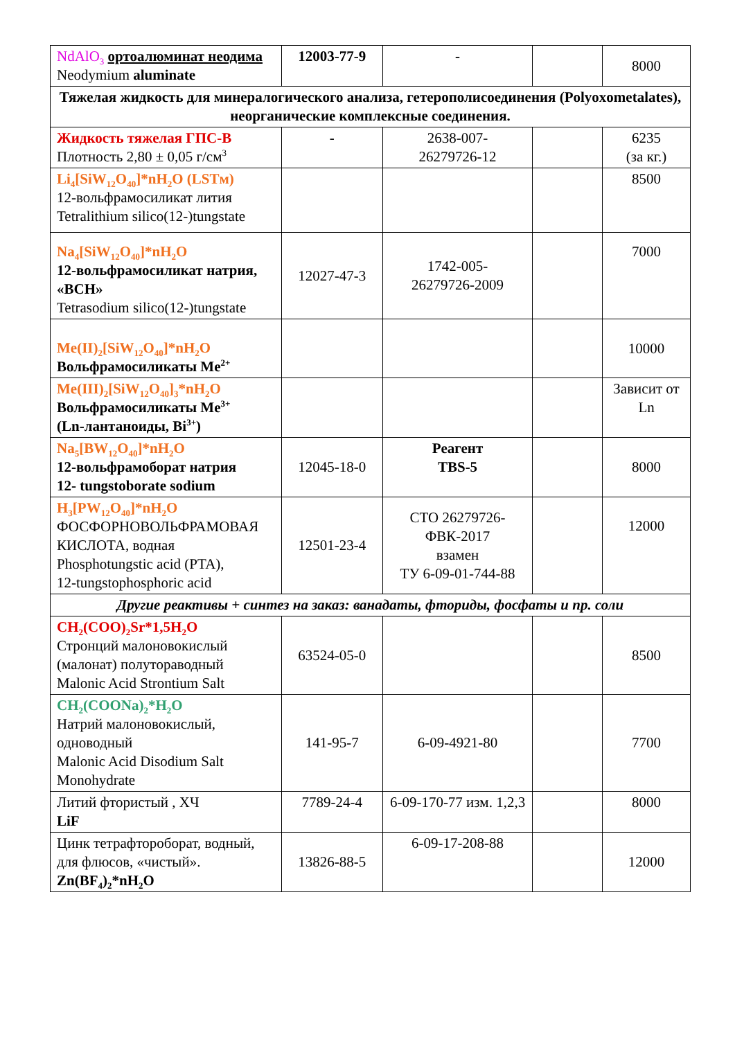| NdAlO<sub>3</sub> ортоалюминат неодима Neodymium aluminate | 12003-77-9 | - | | 8000 |
| Тяжелая жидкость для минералогического анализа, гетерополисоединения (Polyoxometalates), неорганические комплексные соединения. | | | | |
| Жидкость тяжелая ГПС-В Плотность 2,80 ± 0,05 г/см<sup>3</sup> | - | 2638-007- 26279726-12 | | 6235 (за кг.) |
| Li<sub>4</sub>[SiW<sub>12</sub>O<sub>40</sub>]*nH<sub>2</sub>O (LSTм) 12-вольфрамосиликат лития Tetralithium silico(12-)tungstate | | | | 8500 |
| Na<sub>4</sub>[SiW<sub>12</sub>O<sub>40</sub>]*nH<sub>2</sub>O 12-вольфрамосиликат натрия, «ВСН» Tetrasodium silico(12-)tungstate | 12027-47-3 | 1742-005- 26279726-2009 | | 7000 |
| Me(II)<sub>2</sub>[SiW<sub>12</sub>O<sub>40</sub>]*nH<sub>2</sub>O Вольфрамосиликаты Me<sup>2+</sup> | | | | 10000 |
| Me(III)<sub>2</sub>[SiW<sub>12</sub>O<sub>40</sub>]<sub>3</sub>*nH<sub>2</sub>O Вольфрамосиликаты Me<sup>3+</sup> (Ln-лантаноиды, Bi<sup>3+</sup>) | | | | Зависит от Ln |
| Na<sub>5</sub>[BW<sub>12</sub>O<sub>40</sub>]*nH<sub>2</sub>O 12-вольфрамоборат натрия 12- tungstoborate sodium | 12045-18-0 | Реагент TBS-5 | | 8000 |
| H<sub>3</sub>[PW<sub>12</sub>O<sub>40</sub>]*nH<sub>2</sub>O ФОСФОРНОВОЛЬФРАМОВАЯ КИСЛОТА, водная Phosphotungstic acid (PTA), 12-tungstophosphoric acid | 12501-23-4 | СТО 26279726- ФВК-2017 взамен ТУ 6-09-01-744-88 | | 12000 |
| Другие реактивы + синтез на заказ: ванадаты, фториды, фосфаты и пр. соли | | | | |
| CH<sub>2</sub>(COO)<sub>2</sub>Sr*1,5H<sub>2</sub>O Стронций малоновокислый (малонат) полутораводный Malonic Acid Strontium Salt | 63524-05-0 | | | 8500 |
| CH<sub>2</sub>(COONa)<sub>2</sub>*H<sub>2</sub>O Натрий малоновокислый, одноводный Malonic Acid Disodium Salt Monohydrate | 141-95-7 | 6-09-4921-80 | | 7700 |
| Литий фтористый , ХЧ LiF | 7789-24-4 | 6-09-170-77 изм. 1,2,3 | | 8000 |
| Цинк тетрафтороборат, водный, для флюсов, «чистый». Zn(BF<sub>4</sub>)<sub>2</sub>*nH<sub>2</sub>O | 13826-88-5 | 6-09-17-208-88 | | 12000 |